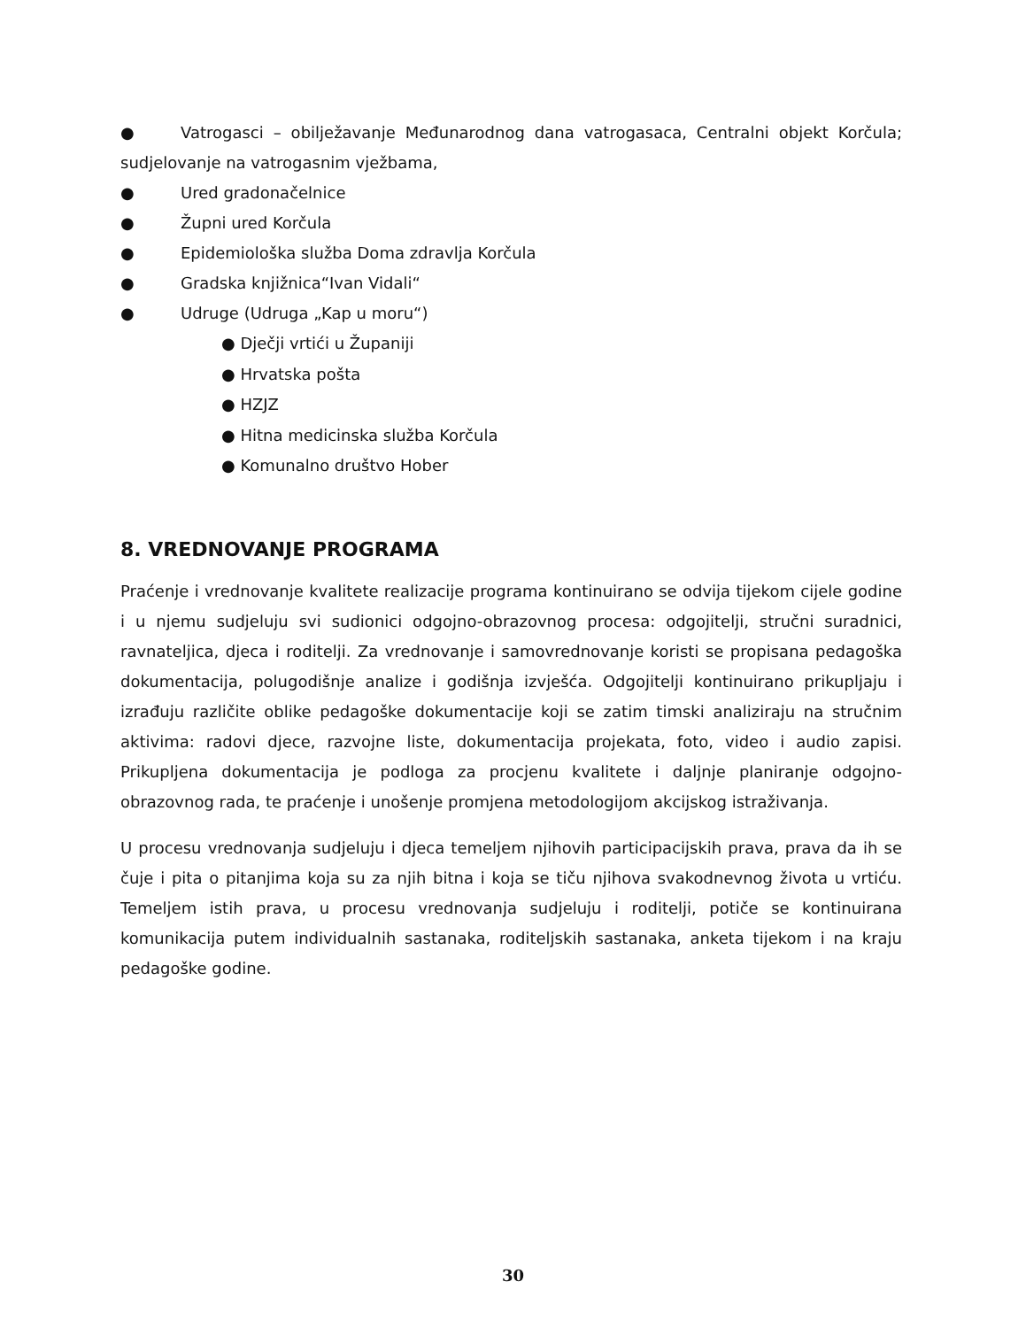● Vatrogasci – obilježavanje Međunarodnog dana vatrogasaca, Centralni objekt Korčula; sudjelovanje na vatrogasnim vježbama,
● Ured gradonačelnice
● Župni ured Korčula
● Epidemiološka služba Doma zdravlja Korčula
● Gradska knjižnica“Ivan Vidali“
● Udruge (Udruga „Kap u moru“)
● Dječji vrtići u Županiji
● Hrvatska pošta
● HZJZ
● Hitna medicinska služba Korčula
● Komunalno društvo Hober
8. VREDNOVANJE PROGRAMA
Praćenje i vrednovanje kvalitete realizacije programa kontinuirano se odvija tijekom cijele godine i u njemu sudjeluju svi sudionici odgojno-obrazovnog procesa: odgojitelji, stručni suradnici, ravnateljica, djeca i roditelji. Za vrednovanje i samovrednovanje koristi se propisana pedagoška dokumentacija, polugodišnje analize i godišnja izvješća. Odgojitelji kontinuirano prikupljaju i izrađuju različite oblike pedagoške dokumentacije koji se zatim timski analiziraju na stručnim aktivima: radovi djece, razvojne liste, dokumentacija projekata, foto, video i audio zapisi. Prikupljena dokumentacija je podloga za procjenu kvalitete i daljnje planiranje odgojno-obrazovnog rada, te praćenje i unošenje promjena metodologijom akcijskog istraživanja.
U procesu vrednovanja sudjeluju i djeca temeljem njihovih participacijskih prava, prava da ih se čuje i pita o pitanjima koja su za njih bitna i koja se tiču njihova svakodnevnog života u vrtiću. Temeljem istih prava, u procesu vrednovanja sudjeluju i roditelji, potiče se kontinuirana komunikacija putem individualnih sastanaka, roditeljskih sastanaka, anketa tijekom i na kraju pedagoške godine.
30